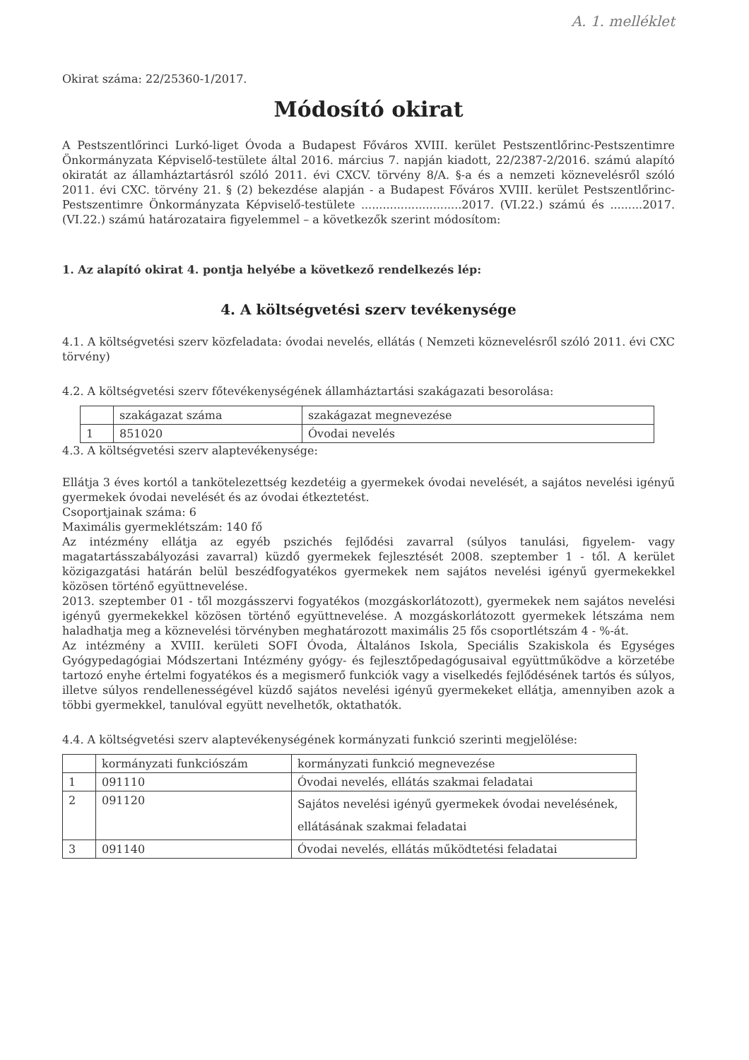A. 1. melléklet
Okirat száma: 22/25360-1/2017.
Módosító okirat
A Pestszentlőrinci Lurkó-liget Óvoda a Budapest Főváros XVIII. kerület Pestszentlőrinc-Pestszentimre Önkormányzata Képviselő-testülete által 2016. március 7. napján kiadott, 22/2387-2/2016. számú alapító okiratát az államháztartásról szóló 2011. évi CXCV. törvény 8/A. §-a és a nemzeti köznevelésről szóló 2011. évi CXC. törvény 21. § (2) bekezdése alapján - a Budapest Főváros XVIII. kerület Pestszentlőrinc-Pestszentimre Önkormányzata Képviselő-testülete ............................2017. (VI.22.) számú és .........2017. (VI.22.) számú határozataira figyelemmel – a következők szerint módosítom:
1. Az alapító okirat 4. pontja helyébe a következő rendelkezés lép:
4. A költségvetési szerv tevékenysége
4.1. A költségvetési szerv közfeladata: óvodai nevelés, ellátás ( Nemzeti köznevelésről szóló 2011. évi CXC törvény)
4.2. A költségvetési szerv főtevékenységének államháztartási szakágazati besorolása:
| | szakágazat száma | szakágazat megnevezése |
| 1 | 851020 | Óvodai nevelés |
4.3. A költségvetési szerv alaptevékenysége:
Ellátja 3 éves kortól a tankötelezettség kezdetéig a gyermekek óvodai nevelését, a sajátos nevelési igényű gyermekek óvodai nevelését és az óvodai étkeztetést.
Csoportjainak száma: 6
Maximális gyermeklétszám: 140 fő
Az intézmény ellátja az egyéb pszichés fejlődési zavarral (súlyos tanulási, figyelem- vagy magatartásszabályozási zavarral) küzdő gyermekek fejlesztését 2008. szeptember 1 - től. A kerület közigazgatási határán belül beszédfogyatékos gyermekek nem sajátos nevelési igényű gyermekekkel közösen történő együttnevelése.
2013. szeptember 01 - től mozgásszervi fogyatékos (mozgáskorlátozott), gyermekek nem sajátos nevelési igényű gyermekekkel közösen történő együttnevelése. A mozgáskorlátozott gyermekek létszáma nem haladhatja meg a köznevelési törvényben meghatározott maximális 25 fős csoportlétszám 4 - %-át.
Az intézmény a XVIII. kerületi SOFI Óvoda, Általános Iskola, Speciális Szakiskola és Egységes Gyógypedagógiai Módszertani Intézmény gyógy- és fejlesztőpedagógusaival együttműködve a körzetébe tartozó enyhe értelmi fogyatékos és a megismerő funkciók vagy a viselkedés fejlődésének tartós és súlyos, illetve súlyos rendellenességével küzdő sajátos nevelési igényű gyermekeket ellátja, amennyiben azok a többi gyermekkel, tanulóval együtt nevelhetők, oktathatók.
4.4. A költségvetési szerv alaptevékenységének kormányzati funkció szerinti megjelölése:
| | kormányzati funkciószám | kormányzati funkció megnevezése |
| 1 | 091110 | Óvodai nevelés, ellátás szakmai feladatai |
| 2 | 091120 | Sajátos nevelési igényű gyermekek óvodai nevelésének, ellátásának szakmai feladatai |
| 3 | 091140 | Óvodai nevelés, ellátás működtetési feladatai |